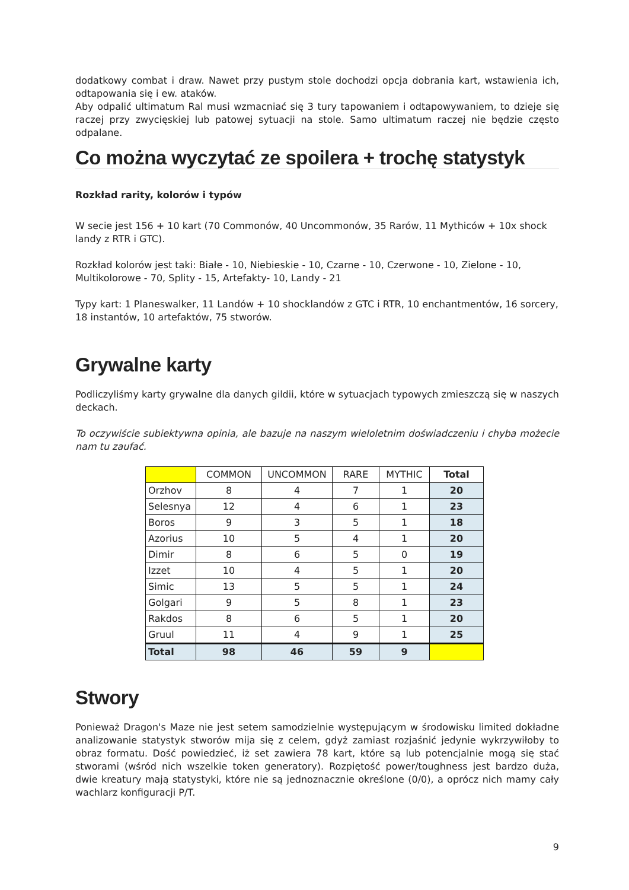dodatkowy combat i draw. Nawet przy pustym stole dochodzi opcja dobrania kart, wstawienia ich, odtapowania się i ew. ataków.
Aby odpalić ultimatum Ral musi wzmacniać się 3 tury tapowaniem i odtapowywaniem, to dzieje się raczej przy zwycięskiej lub patowej sytuacji na stole. Samo ultimatum raczej nie będzie często odpalane.
Co można wyczytać ze spoilera + trochę statystyk
Rozkład rarity, kolorów i typów
W secie jest 156 + 10 kart (70 Commonów, 40 Uncommonów, 35 Rarów, 11 Mythiców + 10x shock landy z RTR i GTC).
Rozkład kolorów jest taki: Białe - 10, Niebieskie - 10, Czarne - 10, Czerwone - 10, Zielone - 10, Multikolorowe - 70, Splity - 15, Artefakty- 10, Landy - 21
Typy kart: 1 Planeswalker, 11 Landów + 10 shocklandów z GTC i RTR, 10 enchantmentów, 16 sorcery, 18 instantów, 10 artefaktów, 75 stworów.
Grywalne karty
Podliczyliśmy karty grywalne dla danych gildii, które w sytuacjach typowych zmieszczą się w naszych deckach.
To oczywiście subiektywna opinia, ale bazuje na naszym wieloletnim doświadczeniu i chyba możecie nam tu zaufać.
| | COMMON | UNCOMMON | RARE | MYTHIC | Total |
| --- | --- | --- | --- | --- | --- |
| Orzhov | 8 | 4 | 7 | 1 | 20 |
| Selesnya | 12 | 4 | 6 | 1 | 23 |
| Boros | 9 | 3 | 5 | 1 | 18 |
| Azorius | 10 | 5 | 4 | 1 | 20 |
| Dimir | 8 | 6 | 5 | 0 | 19 |
| Izzet | 10 | 4 | 5 | 1 | 20 |
| Simic | 13 | 5 | 5 | 1 | 24 |
| Golgari | 9 | 5 | 8 | 1 | 23 |
| Rakdos | 8 | 6 | 5 | 1 | 20 |
| Gruul | 11 | 4 | 9 | 1 | 25 |
| Total | 98 | 46 | 59 | 9 | |
Stwory
Ponieważ Dragon's Maze nie jest setem samodzielnie występującym w środowisku limited dokładne analizowanie statystyk stworów mija się z celem, gdyż zamiast rozjaśnić jedynie wykrzywiłoby to obraz formatu. Dość powiedzieć, iż set zawiera 78 kart, które są lub potencjalnie mogą się stać stworami (wśród nich wszelkie token generatory). Rozpiętość power/toughness jest bardzo duża, dwie kreatury mają statystyki, które nie są jednoznacznie określone (0/0), a oprócz nich mamy cały wachlarz konfiguracji P/T.
9